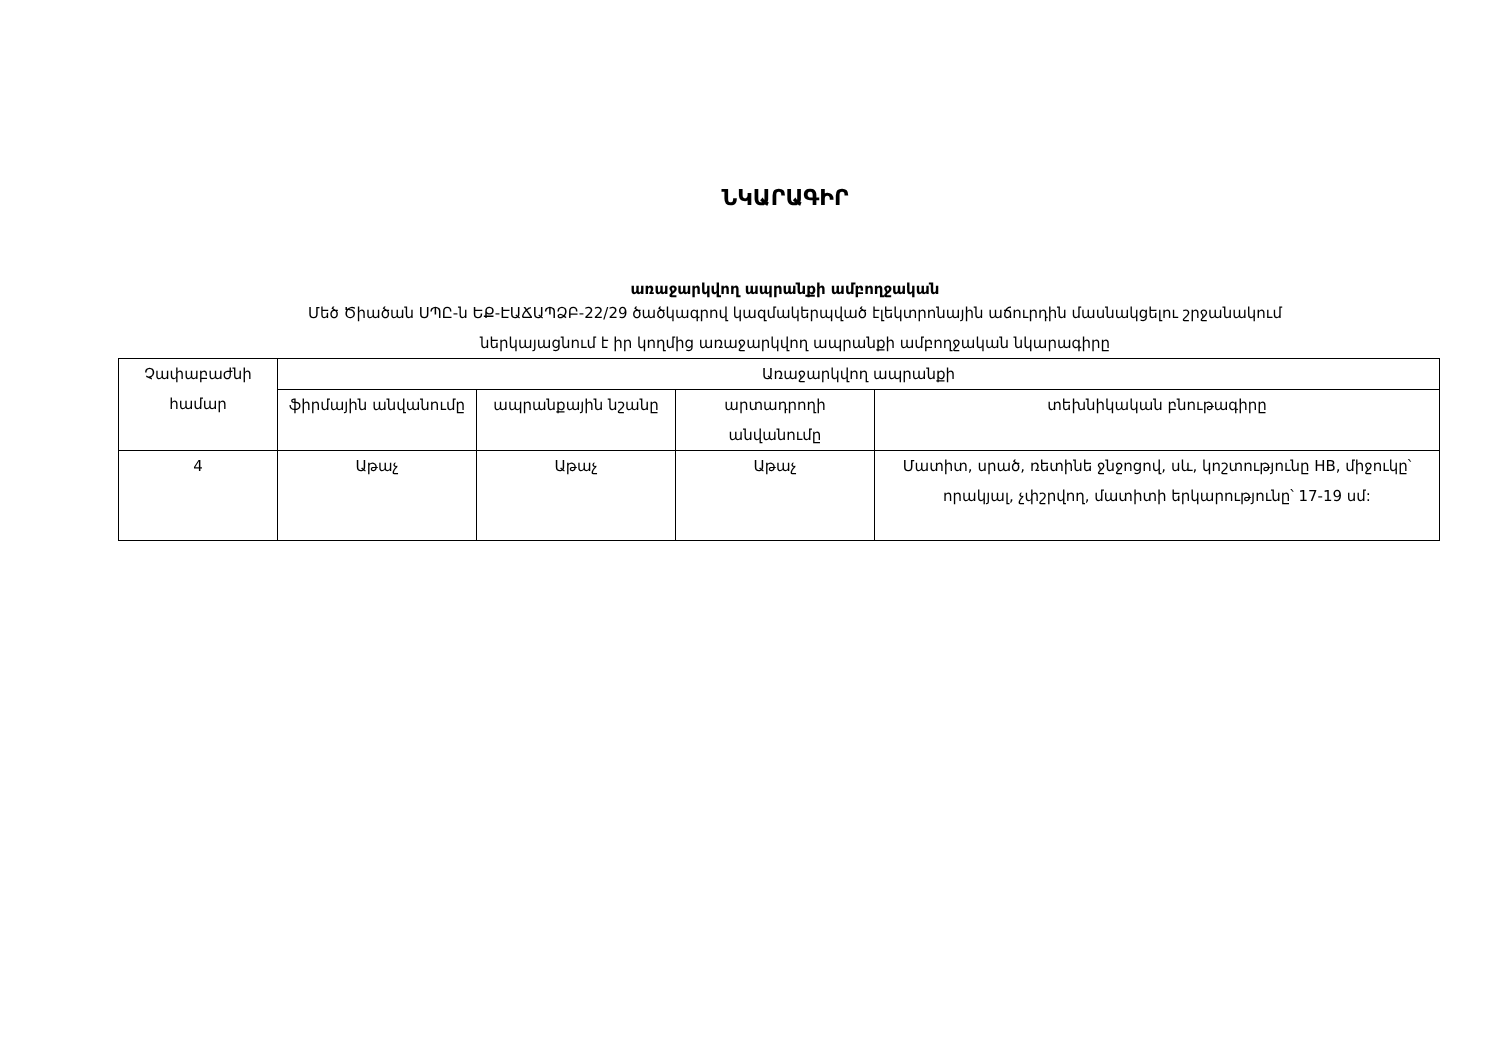ՆԿԱՐԱԳԻՐ
առաջարկվող ապրանքի ամբողջական
Մեծ Ծիածան ՍՊԸ-ն ԵՔ-ԷԱՃԱՊՁԲ-22/29 ծածկագրով կազմակերպված էլեկտրոնային աճուրդին մասնակցելու շրջանակում
ներկայացնում է իր կողմից առաջարկվող ապրանքի ամբողջական նկարագիրը
| Չափաբաժնի համար | Առաջարկվող ապրանքի | | | |
| --- | --- | --- | --- | --- |
| | ֆիրմային անվանումը | ապրանքային նշանը | արտադրողի անվանումը | տեխնիկական բնութագիրը |
| 4 | Աթաչ | Աթաչ | Աթաչ | Մատիտ, սրած, ռետինե ջնջոցով, սև, կոշտությունը HB, միջուկը՝ որակյալ, չփշրվող, մատիտի երկարությունը՝ 17-19 սմ: |